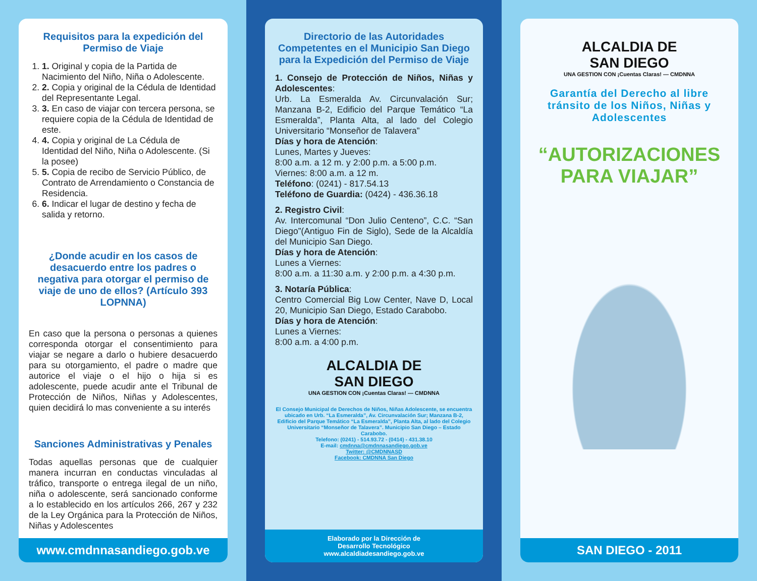Requisitos para la expedición del Permiso de Viaje
1. 1. Original y copia de la Partida de Nacimiento del Niño, Niña o Adolescente.
2. 2. Copia y original de la Cédula de Identidad del Representante Legal.
3. 3. En caso de viajar con tercera persona, se requiere copia de la Cédula de Identidad de este.
4. 4. Copia y original de La Cédula de Identidad del Niño, Niña o Adolescente. (Si la posee)
5. 5. Copia de recibo de Servicio Público, de Contrato de Arrendamiento o Constancia de Residencia.
6. 6. Indicar el lugar de destino y fecha de salida y retorno.
¿Donde acudir en los casos de desacuerdo entre los padres o negativa para otorgar el permiso de viaje de uno de ellos? (Artículo 393 LOPNNA)
En caso que la persona o personas a quienes corresponda otorgar el consentimiento para viajar se negare a darlo o hubiere desacuerdo para su otorgamiento, el padre o madre que autorice el viaje o el hijo o hija si es adolescente, puede acudir ante el Tribunal de Protección de Niños, Niñas y Adolescentes, quien decidirá lo mas conveniente a su interés
Sanciones Administrativas y Penales
Todas aquellas personas que de cualquier manera incurran en conductas vinculadas al tráfico, transporte o entrega ilegal de un niño, niña o adolescente, será sancionado conforme a lo establecido en los artículos 266, 267 y 232 de la Ley Orgánica para la Protección de Niños, Niñas y Adolescentes
www.cmdnnasandiego.gob.ve
Directorio de las Autoridades Competentes en el Municipio San Diego para la Expedición del Permiso de Viaje
1. Consejo de Protección de Niños, Niñas y Adolescentes:
Urb. La Esmeralda Av. Circunvalación Sur; Manzana B-2, Edificio del Parque Temático “La Esmeralda”, Planta Alta, al lado del Colegio Universitario “Monseñor de Talavera”
Días y hora de Atención:
Lunes, Martes y Jueves:
8:00 a.m. a 12 m. y 2:00 p.m. a 5:00 p.m.
Viernes: 8:00 a.m. a 12 m.
Teléfono: (0241) - 817.54.13
Teléfono de Guardia: (0424) - 436.36.18
2. Registro Civil:
Av. Intercomunal “Don Julio Centeno”, C.C. “San Diego”(Antiguo Fin de Siglo), Sede de la Alcaldía del Municipio San Diego.
Días y hora de Atención:
Lunes a Viernes:
8:00 a.m. a 11:30 a.m. y 2:00 p.m. a 4:30 p.m.
3. Notaría Pública:
Centro Comercial Big Low Center, Nave D, Local 20, Municipio San Diego, Estado Carabobo.
Días y hora de Atención:
Lunes a Viernes:
8:00 a.m. a 4:00 p.m.
ALCALDIA DE
SAN DIEGO
UNA GESTION CON ¡Cuentas Claras! — CMDNNA
El Consejo Municipal de Derechos de Niños, Niñas Adolescente, se encuentra ubicado en Urb. “La Esmeralda”, Av. Circunvalación Sur; Manzana B-2, Edificio del Parque Temático “La Esmeralda”, Planta Alta, al lado del Colegio Universitario “Monseñor de Talavera”. Municipio San Diego – Estado Carabobo.
Telefono: (0241) - 514.93.72 - (0414) - 431.38.10
E-mail: cmdnna@cmdnnasandiego.gob.ve
Twitter: @CMDNNASD
Facebook: CMDNNA San Diego
Elaborado por la Dirección de
Desarrollo Tecnológico
www.alcaldiadesandiego.gob.ve
ALCALDIA DE
SAN DIEGO
UNA GESTION CON ¡Cuentas Claras! — CMDNNA
Garantía del Derecho al libre tránsito de los Niños, Niñas y Adolescentes
“AUTORIZACIONES PARA VIAJAR”
SAN DIEGO - 2011